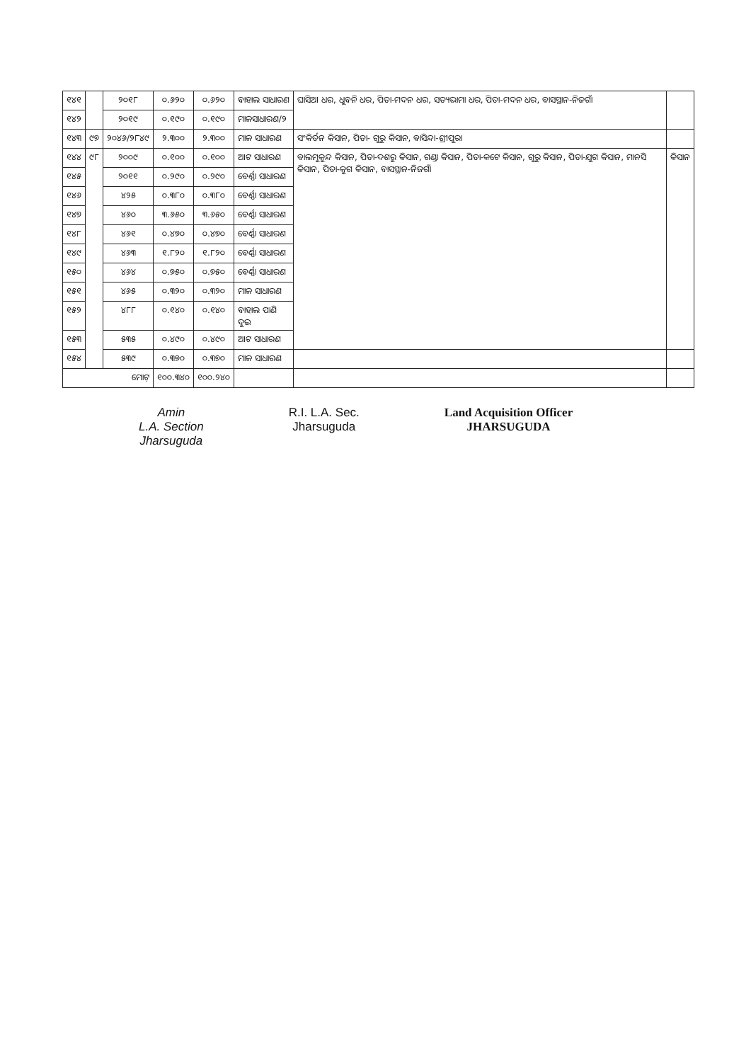| ୧୪୧ | | ୨୦୧୮ | ୦.୬୨୦ | ୦.୬୨୦ | ବାହାଲ ସାଧାରଣ | ଘାସିଆ ଧର, ଧୁବନି ଧର, ପିତା-ମଦନ ଧର, ସତ୍ୟଭାମା ଧର, ପିତା-ମଦନ ଧର, ବାସସ୍ଥାନ-ନିଜଗାଁ | |
| ୧୪୨ | | ୨୦୧୯ | ୦.୧୯୦ | ୦.୧୯୦ | ମାଳସାଧାରଣ/୨ | | |
| ୧୪୩ | ୯୭ | ୨୦୪୬/୨୮୪୯ | ୨.୩୦୦ | ୨.୩୦୦ | ମାଳ ସାଧାରଣ | ସଂକିର୍ତନ କିସାନ, ପିତା- ଗୁରୁ କିସାନ, ବାସିନ୍ଦା-ଶ୍ରୀପୁରା | |
| ୧୪୪ | ୯୮ | ୨୦୦୯ | ୦.୧୦୦ | ୦.୧୦୦ | ଆଟ ସାଧାରଣ | ବାଲମୁକୁନ୍ଦ କିସାନ, ପିତା-ଦଶରୁ କିସାନ, ଗଣ୍ଡା କିସାନ, ପିତା-କଟେ କିସାନ, ଗୁରୁ କିସାନ, ପିତା-ଯୁଗ କିସାନ, ମାନସି କିସାନ, ପିତା-କୁଗ କିସାନ, ବାସସ୍ଥାନ-ନିଜଗାଁ | କିସାନ |
| ୧୪୫ | | ୨୦୧୧ | ୦.୨୯୦ | ୦.୨୯୦ | ବେର୍ଣ୍ଣା ସାଧାରଣ | | |
| ୧୪୬ | | ୪୨୫ | ୦.୩୮୦ | ୦.୩୮୦ | ବେର୍ଣ୍ଣା ସାଧାରଣ | | |
| ୧୪୭ | | ୪୬୦ | ୩.୬୫୦ | ୩.୬୫୦ | ବେର୍ଣ୍ଣା ସାଧାରଣ | | |
| ୧୪୮ | | ୪୬୧ | ୦.୪୭୦ | ୦.୪୭୦ | ବେର୍ଣ୍ଣା ସାଧାରଣ | | |
| ୧୪୯ | | ୪୬୩ | ୧.୮୨୦ | ୧.୮୨୦ | ବେର୍ଣ୍ଣା ସାଧାରଣ | | |
| ୧୫୦ | | ୪୬୪ | ୦.୭୫୦ | ୦.୭୫୦ | ବେର୍ଣ୍ଣା ସାଧାରଣ | | |
| ୧୫୧ | | ୪୬୫ | ୦.୩୨୦ | ୦.୩୨୦ | ମାଳ ସାଧାରଣ | | |
| ୧୫୨ | | ୪୮୮ | ୦.୧୪୦ | ୦.୧୪୦ | ବାହାଲ ପାଣି ଦୁଇ | | |
| ୧୫୩ | | ୫୩୫ | ୦.୪୯୦ | ୦.୪୯୦ | ଆଟ ସାଧାରଣ | | |
| ୧୫୪ | | ୫୩୯ | ୦.୩୭୦ | ୦.୩୭୦ | ମାଳ ସାଧାରଣ | | |
| ମୋଟ୍ | | | ୧୦୦.୩୪୦ | ୧୦୦.୨୪୦ | | | |
Amin
L.A. Section
Jharsuguda
R.I. L.A. Sec.
Jharsuguda
Land Acquisition Officer
JHARSUGUDA